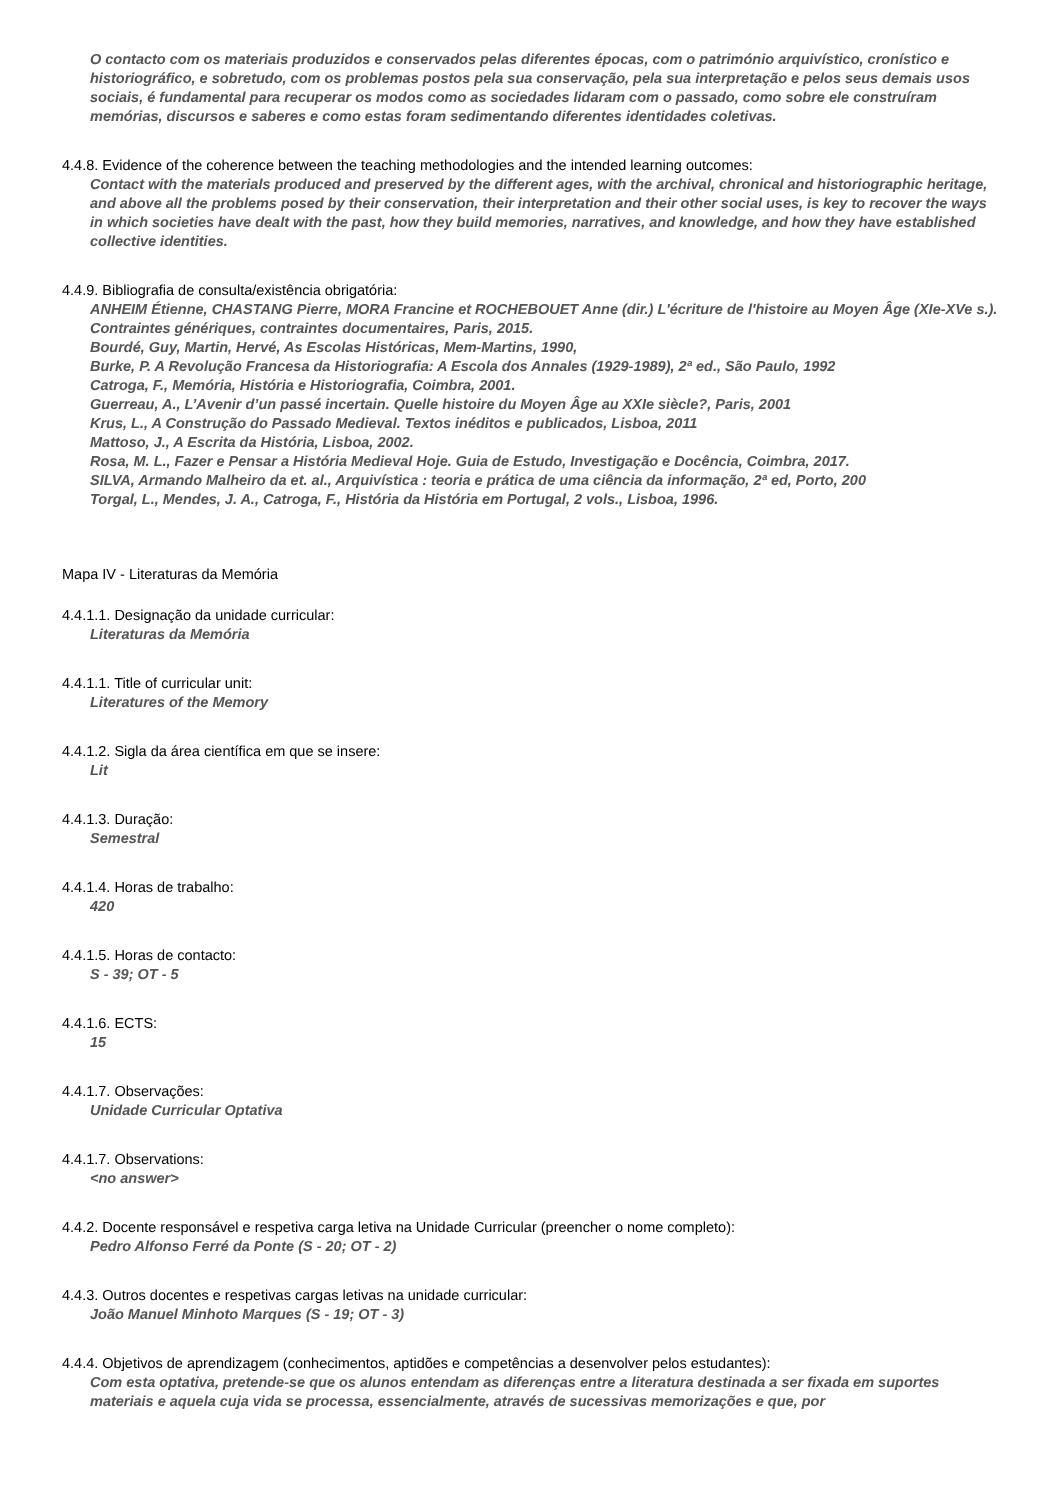O contacto com os materiais produzidos e conservados pelas diferentes épocas, com o património arquivístico, cronístico e historiográfico, e sobretudo, com os problemas postos pela sua conservação, pela sua interpretação e pelos seus demais usos sociais, é fundamental para recuperar os modos como as sociedades lidaram com o passado, como sobre ele construíram memórias, discursos e saberes e como estas foram sedimentando diferentes identidades coletivas.
4.4.8. Evidence of the coherence between the teaching methodologies and the intended learning outcomes:
Contact with the materials produced and preserved by the different ages, with the archival, chronical and historiographic heritage, and above all the problems posed by their conservation, their interpretation and their other social uses, is key to recover the ways in which societies have dealt with the past, how they build memories, narratives, and knowledge, and how they have established collective identities.
4.4.9. Bibliografia de consulta/existência obrigatória:
ANHEIM Étienne, CHASTANG Pierre, MORA Francine et ROCHEBOUET Anne (dir.) L'écriture de l'histoire au Moyen Âge (XIe-XVe s.). Contraintes génériques, contraintes documentaires, Paris, 2015.
Bourdé, Guy, Martin, Hervé, As Escolas Históricas, Mem-Martins, 1990,
Burke, P. A Revolução Francesa da Historiografia: A Escola dos Annales (1929-1989), 2ª ed., São Paulo, 1992
Catroga, F., Memória, História e Historiografia, Coimbra, 2001.
Guerreau, A., L’Avenir d’un passé incertain. Quelle histoire du Moyen Âge au XXIe siècle?, Paris, 2001
Krus, L., A Construção do Passado Medieval. Textos inéditos e publicados, Lisboa, 2011
Mattoso, J., A Escrita da História, Lisboa, 2002.
Rosa, M. L., Fazer e Pensar a História Medieval Hoje. Guia de Estudo, Investigação e Docência, Coimbra, 2017.
SILVA, Armando Malheiro da et. al., Arquivística : teoria e prática de uma ciência da informação, 2ª ed, Porto, 200
Torgal, L., Mendes, J. A., Catroga, F., História da História em Portugal, 2 vols., Lisboa, 1996.
Mapa IV - Literaturas da Memória
4.4.1.1. Designação da unidade curricular:
Literaturas da Memória
4.4.1.1. Title of curricular unit:
Literatures of the Memory
4.4.1.2. Sigla da área científica em que se insere:
Lit
4.4.1.3. Duração:
Semestral
4.4.1.4. Horas de trabalho:
420
4.4.1.5. Horas de contacto:
S - 39; OT - 5
4.4.1.6. ECTS:
15
4.4.1.7. Observações:
Unidade Curricular Optativa
4.4.1.7. Observations:
<no answer>
4.4.2. Docente responsável e respetiva carga letiva na Unidade Curricular (preencher o nome completo):
Pedro Alfonso Ferré da Ponte (S - 20; OT - 2)
4.4.3. Outros docentes e respetivas cargas letivas na unidade curricular:
João Manuel Minhoto Marques (S - 19; OT - 3)
4.4.4. Objetivos de aprendizagem (conhecimentos, aptidões e competências a desenvolver pelos estudantes):
Com esta optativa, pretende-se que os alunos entendam as diferenças entre a literatura destinada a ser fixada em suportes materiais e aquela cuja vida se processa, essencialmente, através de sucessivas memorizações e que, por